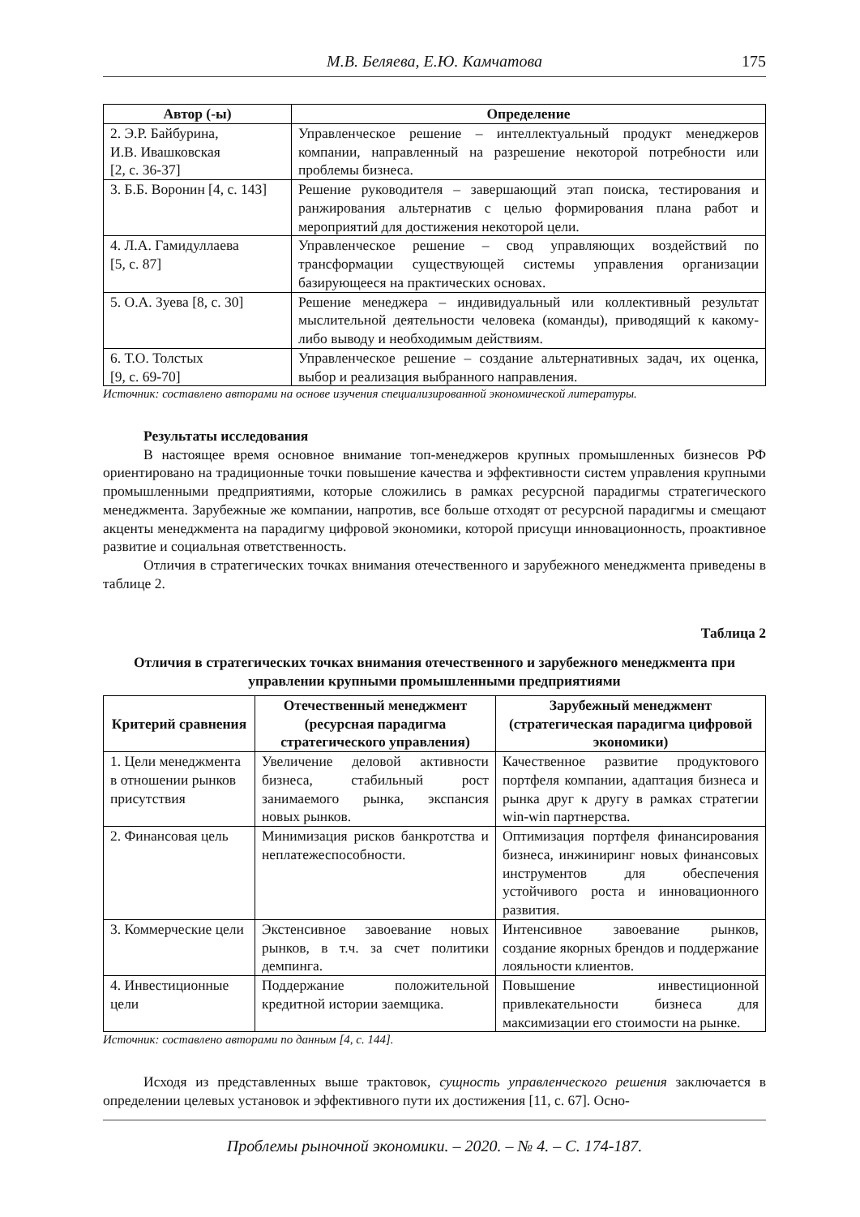М.В. Беляева, Е.Ю. Камчатова
175
| Автор (-ы) | Определение |
| --- | --- |
| 2. Э.Р. Байбурина, И.В. Ивашковская [2, с. 36-37] | Управленческое решение – интеллектуальный продукт менеджеров компании, направленный на разрешение некоторой потребности или проблемы бизнеса. |
| 3. Б.Б. Воронин [4, с. 143] | Решение руководителя – завершающий этап поиска, тестирования и ранжирования альтернатив с целью формирования плана работ и мероприятий для достижения некоторой цели. |
| 4. Л.А. Гамидуллаева [5, с. 87] | Управленческое решение – свод управляющих воздействий по трансформации существующей системы управления организации базирующееся на практических основах. |
| 5. О.А. Зуева [8, с. 30] | Решение менеджера – индивидуальный или коллективный результат мыслительной деятельности человека (команды), приводящий к какому-либо выводу и необходимым действиям. |
| 6. Т.О. Толстых [9, с. 69-70] | Управленческое решение – создание альтернативных задач, их оценка, выбор и реализация выбранного направления. |
Источник: составлено авторами на основе изучения специализированной экономической литературы.
Результаты исследования
В настоящее время основное внимание топ-менеджеров крупных промышленных бизнесов РФ ориентировано на традиционные точки повышение качества и эффективности систем управления крупными промышленными предприятиями, которые сложились в рамках ресурсной парадигмы стратегического менеджмента. Зарубежные же компании, напротив, все больше отходят от ресурсной парадигмы и смещают акценты менеджмента на парадигму цифровой экономики, которой присущи инновационность, проактивное развитие и социальная ответственность.
Отличия в стратегических точках внимания отечественного и зарубежного менеджмента приведены в таблице 2.
Таблица 2
Отличия в стратегических точках внимания отечественного и зарубежного менеджмента при управлении крупными промышленными предприятиями
| Критерий сравнения | Отечественный менеджмент (ресурсная парадигма стратегического управления) | Зарубежный менеджмент (стратегическая парадигма цифровой экономики) |
| --- | --- | --- |
| 1. Цели менеджмента в отношении рынков присутствия | Увеличение деловой активности бизнеса, стабильный рост занимаемого рынка, экспансия новых рынков. | Качественное развитие продуктового портфеля компании, адаптация бизнеса и рынка друг к другу в рамках стратегии win-win партнерства. |
| 2. Финансовая цель | Минимизация рисков банкротства и неплатежеспособности. | Оптимизация портфеля финансирования бизнеса, инжиниринг новых финансовых инструментов для обеспечения устойчивого роста и инновационного развития. |
| 3. Коммерческие цели | Экстенсивное завоевание новых рынков, в т.ч. за счет политики демпинга. | Интенсивное завоевание рынков, создание якорных брендов и поддержание лояльности клиентов. |
| 4. Инвестиционные цели | Поддержание положительной кредитной истории заемщика. | Повышение инвестиционной привлекательности бизнеса для максимизации его стоимости на рынке. |
Источник: составлено авторами по данным [4, с. 144].
Исходя из представленных выше трактовок, сущность управленческого решения заключается в определении целевых установок и эффективного пути их достижения [11, с. 67]. Осно-
Проблемы рыночной экономики. – 2020. – № 4. – С. 174-187.